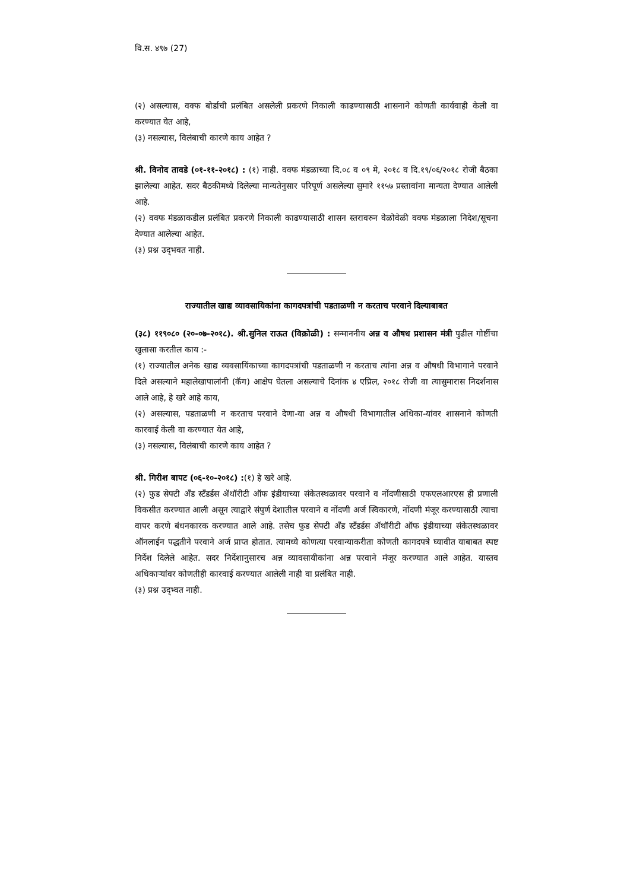वि.स. ४९७ (27)
(२) असल्यास, वक्फ बोर्डाची प्रलंबित असलेली प्रकरणे निकाली काढण्यासाठी शासनाने कोणती कार्यवाही केली वा करण्यात येत आहे,
(३) नसल्यास, विलंबाची कारणे काय आहेत ?
श्री. विनोद तावडे (०१-११-२०१८) : (१) नाही. वक्फ मंडळाच्या दि.०८ व ०९ मे, २०१८ व दि.१९/०६/२०१८ रोजी बैठका झालेल्या आहेत. सदर बैठकीमध्ये दिलेल्या मान्यतेनुसार परिपूर्ण असलेल्या सुमारे ११५७ प्रस्तावांना मान्यता देण्यात आलेली आहे.
(२) वक्फ मंडळाकडील प्रलंबित प्रकरणे निकाली काढण्यासाठी शासन स्तरावरुन वेळोवेळी वक्फ मंडळाला निदेश/सूचना देण्यात आलेल्या आहेत.
(३) प्रश्न उद्‌भवत नाही.
राज्यातील खाद्य व्यावसायिकांना कागदपत्रांची पडताळणी न करताच परवाने दिल्याबाबत
(३८) ११९०८० (२०-०७-२०१८). श्री.सुनिल राऊत (विक्रोळी) : सन्माननीय अन्न व औषध प्रशासन मंत्री पुढील गोष्टींचा खुलासा करतील काय :-
(१) राज्यातील अनेक खाद्य व्यवसायिंकाच्या कागदपत्रांची पडताळणी न करताच त्यांना अन्न व औषधी विभागाने परवाने दिले असल्याने महालेखापालांनी (कॅग) आक्षेप घेतला असल्याचे दिनांक ४ एप्रिल, २०१८ रोजी वा त्यासुमारास निदर्शनास आले आहे, हे खरे आहे काय,
(२) असल्यास, पडताळणी न करताच परवाने देणा-या अन्न व औषधी विभागातील अधिका-यांवर शासनाने कोणती कारवाई केली वा करण्यात येत आहे,
(३) नसल्यास, विलंबाची कारणे काय आहेत ?
श्री. गिरीश बापट (०६-१०-२०१८) :(१) हे खरे आहे.
(२) फुड सेफ्टी अँड स्टँडर्डस ॲथॉरीटी ऑफ इंडीयाच्या संकेतस्थळावर परवाने व नोंदणीसाठी एफएलआरएस ही प्रणाली विकसीत करण्यात आली असून त्याद्वारे संपुर्ण देशातील परवाने व नोंदणी अर्ज स्विकारणे, नोंदणी मंजूर करण्यासाठी त्याचा वापर करणे बंधनकारक करण्यात आले आहे. तसेच फुड सेफ्टी अँड स्टँडर्डस ॲथॉरीटी ऑफ इंडीयाच्या संकेतस्थळावर ऑनलाईन पद्धतीने परवाने अर्ज प्राप्त होतात. त्यामध्ये कोणत्या परवान्याकरीता कोणती कागदपत्रे घ्यावीत याबाबत स्पष्ट निर्देश दिलेले आहेत. सदर निर्देशानुसारच अन्न व्यावसायीकांना अन्न परवाने मंजूर करण्यात आले आहेत. यास्तव अधिकाऱ्यांवर कोणतीही कारवाई करण्यात आलेली नाही वा प्रलंबित नाही.
(३) प्रश्न उद्‌भ्वत नाही.